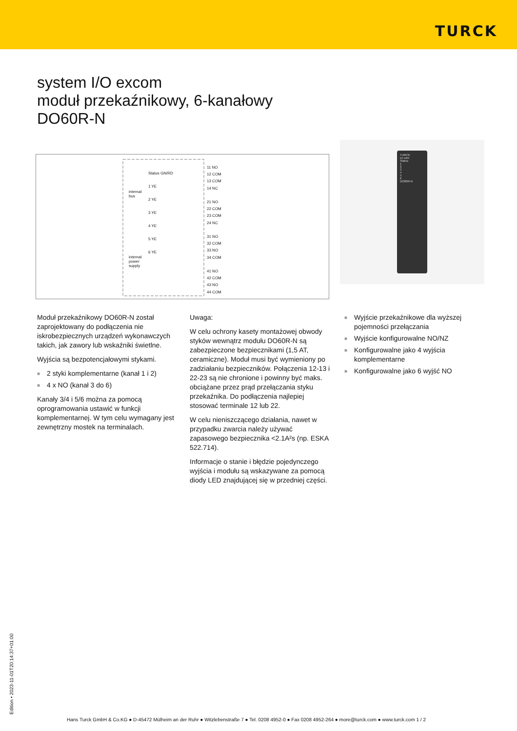TURCK
system I/O excom
moduł przekaźnikowy, 6-kanałowy
DO60R-N
internal
bus
internal
power
supply
Status GN/RD
1 YE
2 YE
3 YE
4 YE
5 YE
6 YE
11 NO
12 COM
13 COM
14 NC
21 NO
22 COM
23 COM
24 NC
31 NO
32 COM
33 NO
34 COM
41 NO
42 COM
43 NO
44 COM
TURCK
ex com
Status
1
2
3
4
5
6
DO60R-N
Moduł przekaźnikowy DO60R-N został zaprojektowany do podłączenia nie iskrobezpiecznych urządzeń wykonawczych takich, jak zawory lub wskaźniki świetlne.
Wyjścia są bezpotencjałowymi stykami.
■ 2 styki komplementarne (kanał 1 i 2)
■ 4 x NO (kanał 3 do 6)
Kanały 3/4 i 5/6 można za pomocą oprogramowania ustawić w funkcji komplementarnej. W tym celu wymagany jest zewnętrzny mostek na terminalach.
Uwaga:
W celu ochrony kasety montażowej obwody styków wewnątrz modułu DO60R-N są zabezpieczone bezpiecznikami (1,5 AT, ceramiczne). Moduł musi być wymieniony po zadziałaniu bezpieczników. Połączenia 12-13 i 22-23 są nie chronione i powinny być maks. obciążane przez prąd przełączania styku przekaźnika. Do podłączenia najlepiej stosować terminale 12 lub 22.
W celu nieniszczącego działania, nawet w przypadku zwarcia należy używać zapasowego bezpiecznika <2.1A²s (np. ESKA 522.714).
Informacje o stanie i błędzie pojedynczego wyjścia i modułu są wskazywane za pomocą diody LED znajdującej się w przedniej części.
■ Wyjście przekaźnikowe dla wyższej pojemności przełączania
■ Wyjście konfigurowalne NO/NZ
■ Konfigurowalne jako 4 wyjścia komplementarne
■ Konfigurowalne jako 6 wyjść NO
Edition • 2023-11-01T20:14:37+01:00
Hans Turck GmbH & Co.KG ● D-45472 Mülheim an der Ruhr ● Witzlebenstraße 7 ● Tel. 0208 4952-0 ● Fax 0208 4952-264 ● more@turck.com ● www.turck.com 1 / 2